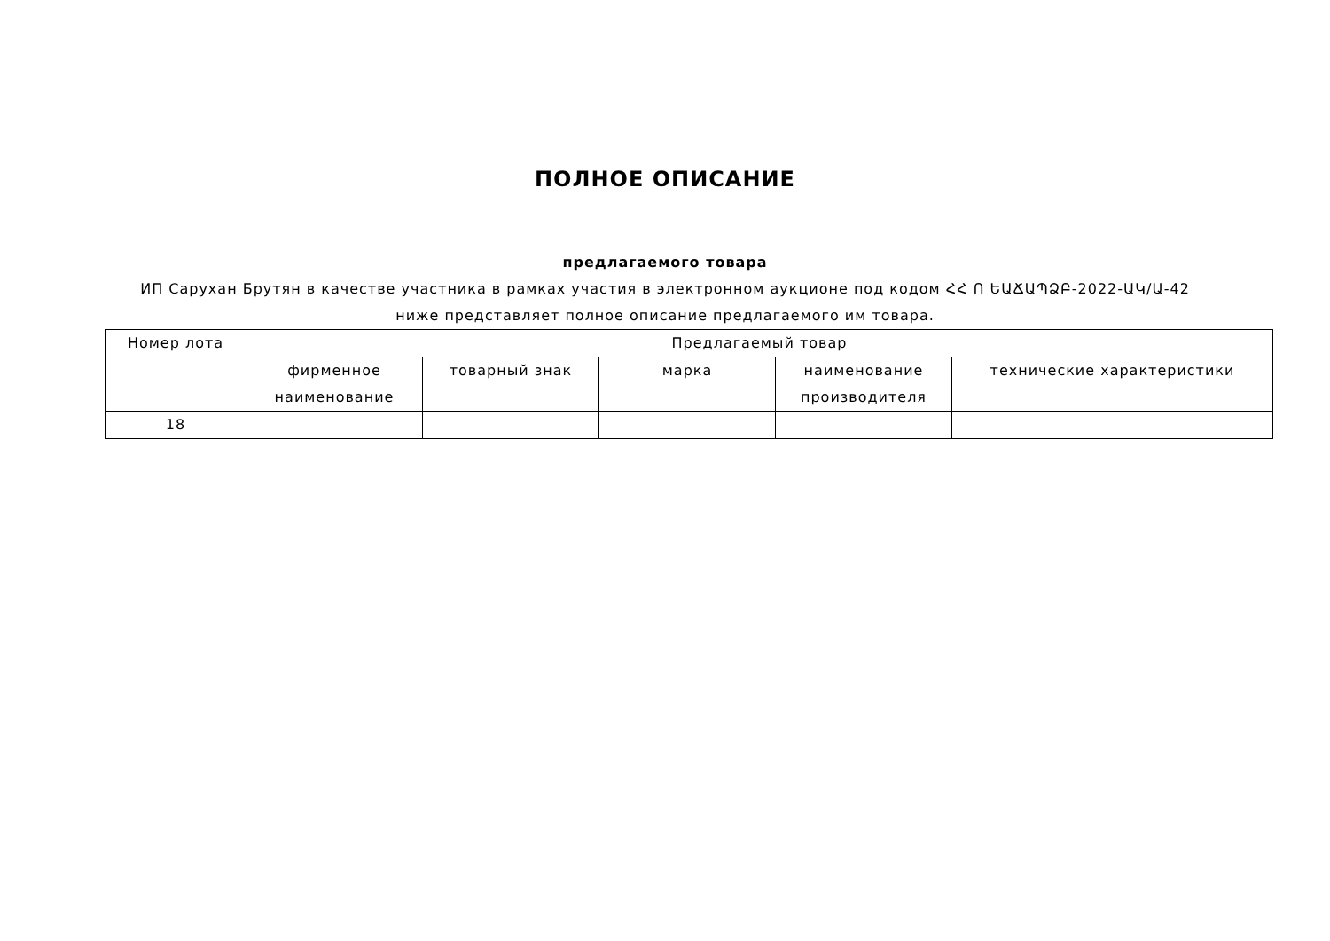ПОЛНОЕ ОПИСАНИЕ
предлагаемого товара
ИП Сарухан Брутян в качестве участника в рамках участия в электронном аукционе под кодом ՀՀ Ո ԵԱՃԱՊՁԲ-2022-ԱԿ/Ա-42
ниже представляет полное описание предлагаемого им товара.
| Номер лота | Предлагаемый товар | | | | |
| --- | --- | --- | --- | --- | --- |
| | фирменное наименование | товарный знак | марка | наименование производителя | технические характеристики |
| 18 | | | | | |